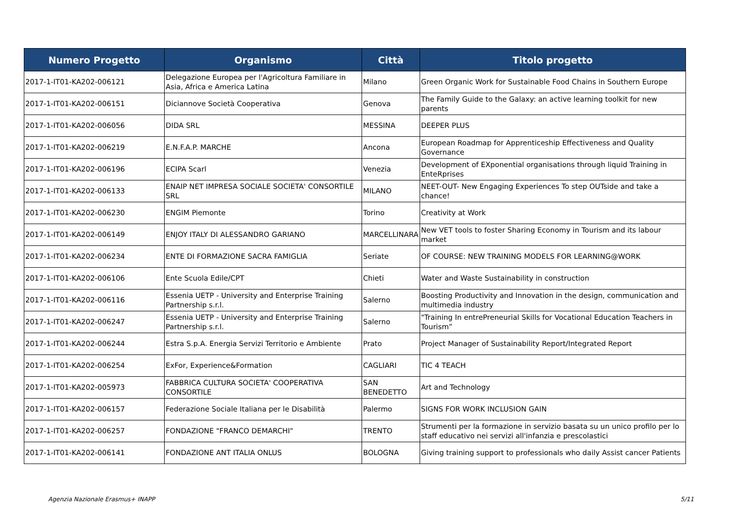| Numero Progetto | Organismo | Città | Titolo progetto |
| --- | --- | --- | --- |
| 2017-1-IT01-KA202-006121 | Delegazione Europea per l'Agricoltura Familiare in Asia, Africa e America Latina | Milano | Green Organic Work for Sustainable Food Chains in Southern Europe |
| 2017-1-IT01-KA202-006151 | Diciannove Società Cooperativa | Genova | The Family Guide to the Galaxy: an active learning toolkit for new parents |
| 2017-1-IT01-KA202-006056 | DIDA SRL | MESSINA | DEEPER PLUS |
| 2017-1-IT01-KA202-006219 | E.N.F.A.P. MARCHE | Ancona | European Roadmap for Apprenticeship Effectiveness and Quality Governance |
| 2017-1-IT01-KA202-006196 | ECIPA Scarl | Venezia | Development of EXponential organisations through liquid Training in EnteRprises |
| 2017-1-IT01-KA202-006133 | ENAIP NET IMPRESA SOCIALE SOCIETA' CONSORTILE SRL | MILANO | NEET-OUT- New Engaging Experiences To step OUTside and take a chance! |
| 2017-1-IT01-KA202-006230 | ENGIM Piemonte | Torino | Creativity at Work |
| 2017-1-IT01-KA202-006149 | ENJOY ITALY DI ALESSANDRO GARIANO | MARCELLINARA | New VET tools to foster Sharing Economy in Tourism and its labour market |
| 2017-1-IT01-KA202-006234 | ENTE DI FORMAZIONE SACRA FAMIGLIA | Seriate | OF COURSE: NEW TRAINING MODELS FOR LEARNING@WORK |
| 2017-1-IT01-KA202-006106 | Ente Scuola Edile/CPT | Chieti | Water and Waste Sustainability in construction |
| 2017-1-IT01-KA202-006116 | Essenia UETP - University and Enterprise Training Partnership s.r.l. | Salerno | Boosting Productivity and Innovation in the design, communication and multimedia industry |
| 2017-1-IT01-KA202-006247 | Essenia UETP - University and Enterprise Training Partnership s.r.l. | Salerno | "Training In entrePreneurial Skills for Vocational Education Teachers in Tourism” |
| 2017-1-IT01-KA202-006244 | Estra S.p.A. Energia Servizi Territorio e Ambiente | Prato | Project Manager of Sustainability Report/Integrated Report |
| 2017-1-IT01-KA202-006254 | ExFor, Experience&Formation | CAGLIARI | TIC 4 TEACH |
| 2017-1-IT01-KA202-005973 | FABBRICA CULTURA SOCIETA' COOPERATIVA CONSORTILE | SAN BENEDETTO | Art and Technology |
| 2017-1-IT01-KA202-006157 | Federazione Sociale Italiana per le Disabilità | Palermo | SIGNS FOR WORK INCLUSION GAIN |
| 2017-1-IT01-KA202-006257 | FONDAZIONE "FRANCO DEMARCHI" | TRENTO | Strumenti per la formazione in servizio basata su un unico profilo per lo staff educativo nei servizi all'infanzia e prescolastici |
| 2017-1-IT01-KA202-006141 | FONDAZIONE ANT ITALIA ONLUS | BOLOGNA | Giving training support to professionals who daily Assist cancer Patients |
Agenzia Nazionale Erasmus+ INAPP
5/11